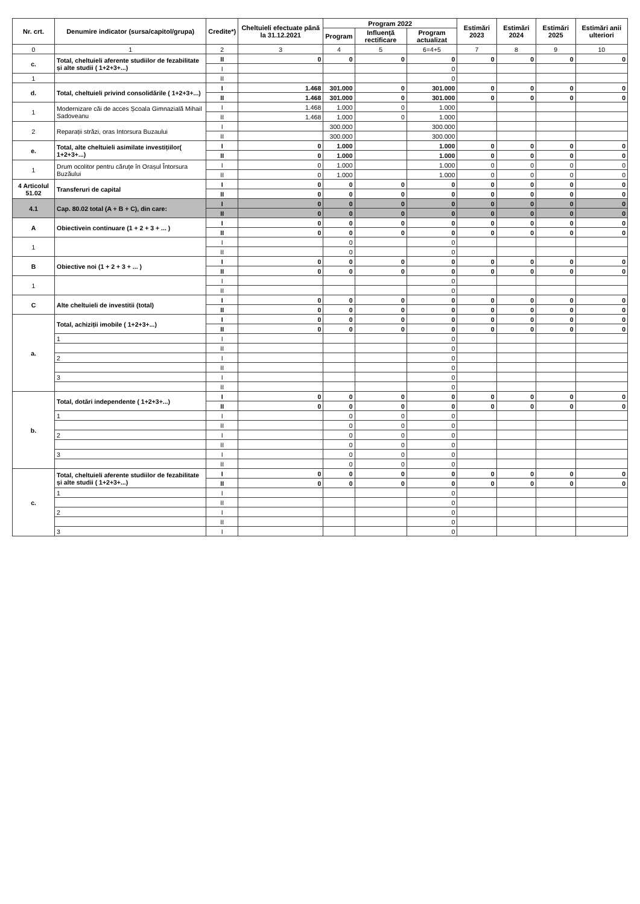| Nr. crt. | Denumire indicator (sursa/capitol/grupa) | Credite*) | Cheltuieli efectuate până la 31.12.2021 | Program 2022 | | | Estimări 2023 | Estimări 2024 | Estimări 2025 | Estimări anii ulteriori |
| --- | --- | --- | --- | --- | --- | --- | --- | --- | --- | --- |
| | | | | Program | Influență rectificare | Program actualizat | | | | |
| 0 | 1 | 2 | 3 | 4 | 5 | 6=4+5 | 7 | 8 | 9 | 10 |
| c. | Total, cheltuieli aferente studiilor de fezabilitate și alte studii ( 1+2+3+...) | II | 0 | 0 | 0 | 0 | 0 | 0 | 0 | 0 |
| | | I | | | | 0 | | | | |
| 1 | | II | | | | 0 | | | | |
| d. | Total, cheltuieli privind consolidările ( 1+2+3+...) | I | 1.468 | 301.000 | 0 | 301.000 | 0 | 0 | 0 | 0 |
| | | II | 1.468 | 301.000 | 0 | 301.000 | 0 | 0 | 0 | 0 |
| 1 | Modernizare căi de acces Școala Gimnazială Mihail Sadoveanu | I | 1.468 | 1.000 | 0 | 1.000 | | | | |
| | | II | 1.468 | 1.000 | 0 | 1.000 | | | | |
| 2 | Reparații străzi, oras Intorsura Buzaului | I | | 300.000 | | 300.000 | | | | |
| | | II | | 300.000 | | 300.000 | | | | |
| e. | Total, alte cheltuieli asimilate investițiilor( 1+2+3+...) | I | 0 | 1.000 | | 1.000 | 0 | 0 | 0 | 0 |
| | | II | 0 | 1.000 | | 1.000 | 0 | 0 | 0 | 0 |
| 1 | Drum ocolitor pentru căruțe în Orașul Întorsura Buzăului | I | 0 | 1.000 | | 1.000 | 0 | 0 | 0 | 0 |
| | | II | 0 | 1.000 | | 1.000 | 0 | 0 | 0 | 0 |
| 4 Articolul 51.02 | Transferuri de capital | I | 0 | 0 | 0 | 0 | 0 | 0 | 0 | 0 |
| | | II | 0 | 0 | 0 | 0 | 0 | 0 | 0 | 0 |
| 4.1 | Cap. 80.02 total (A + B + C), din care: | I | 0 | 0 | 0 | 0 | 0 | 0 | 0 | 0 |
| | | II | 0 | 0 | 0 | 0 | 0 | 0 | 0 | 0 |
| A | Obiectivein continuare (1 + 2 + 3 + ... ) | I | 0 | 0 | 0 | 0 | 0 | 0 | 0 | 0 |
| | | II | 0 | 0 | 0 | 0 | 0 | 0 | 0 | 0 |
| 1 | | I | | 0 | | 0 | | | | |
| | | II | | 0 | | 0 | | | | |
| B | Obiective noi (1 + 2 + 3 + ... ) | I | 0 | 0 | 0 | 0 | 0 | 0 | 0 | 0 |
| | | II | 0 | 0 | 0 | 0 | 0 | 0 | 0 | 0 |
| 1 | | I | | | | 0 | | | | |
| | | II | | | | 0 | | | | |
| C | Alte cheltuieli de investitii (total) | I | 0 | 0 | 0 | 0 | 0 | 0 | 0 | 0 |
| | | II | 0 | 0 | 0 | 0 | 0 | 0 | 0 | 0 |
| a. | Total, achiziții imobile ( 1+2+3+...) | I | 0 | 0 | 0 | 0 | 0 | 0 | 0 | 0 |
| | | II | 0 | 0 | 0 | 0 | 0 | 0 | 0 | 0 |
| | 1 | I | | | | 0 | | | | |
| | | II | | | | 0 | | | | |
| | 2 | I | | | | 0 | | | | |
| | | II | | | | 0 | | | | |
| | 3 | I | | | | 0 | | | | |
| | | II | | | | 0 | | | | |
| b. | Total, dotări independente ( 1+2+3+...) | I | 0 | 0 | 0 | 0 | 0 | 0 | 0 | 0 |
| | | II | 0 | 0 | 0 | 0 | 0 | 0 | 0 | 0 |
| | 1 | I | | 0 | 0 | 0 | | | | |
| | | II | | 0 | 0 | 0 | | | | |
| | 2 | I | | 0 | 0 | 0 | | | | |
| | | II | | 0 | 0 | 0 | | | | |
| | 3 | I | | 0 | 0 | 0 | | | | |
| | | II | | 0 | 0 | 0 | | | | |
| c. | Total, cheltuieli aferente studiilor de fezabilitate și alte studii ( 1+2+3+...) | I | 0 | 0 | 0 | 0 | 0 | 0 | 0 | 0 |
| | | II | 0 | 0 | 0 | 0 | 0 | 0 | 0 | 0 |
| | 1 | I | | | | 0 | | | | |
| | | II | | | | 0 | | | | |
| | 2 | I | | | | 0 | | | | |
| | | II | | | | 0 | | | | |
| | 3 | I | | | | 0 | | | | |